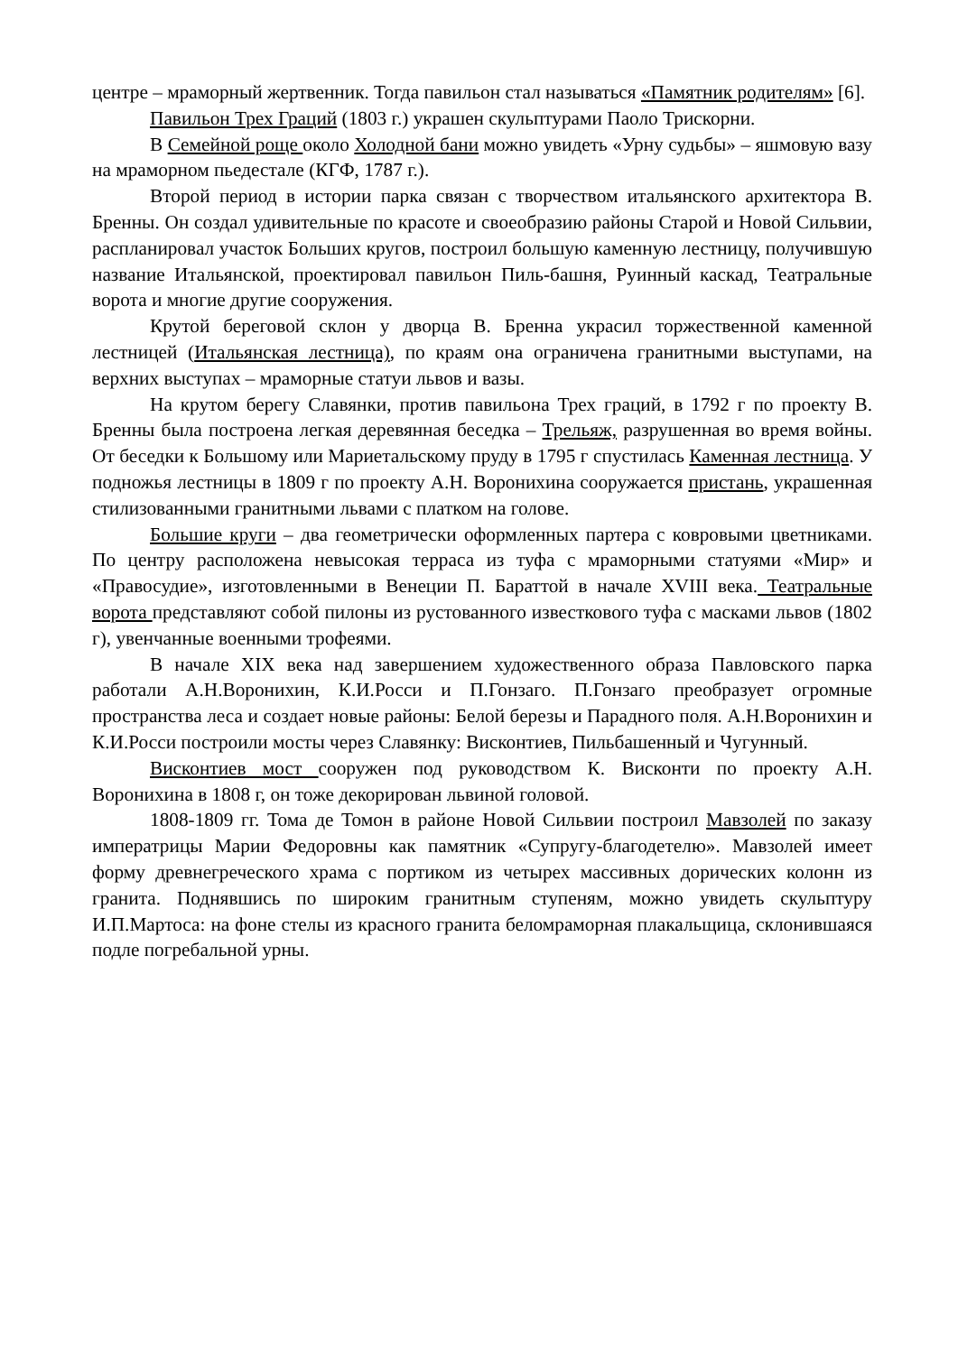центре – мраморный жертвенник. Тогда павильон стал называться «Памятник родителям» [6].
Павильон Трех Граций (1803 г.) украшен скульптурами Паоло Трискорни.
В Семейной роще около Холодной бани можно увидеть «Урну судьбы» – яшмовую вазу на мраморном пьедестале (КГФ, 1787 г.).
Второй период в истории парка связан с творчеством итальянского архитектора В. Бренны. Он создал удивительные по красоте и своеобразию районы Старой и Новой Сильвии, распланировал участок Больших кругов, построил большую каменную лестницу, получившую название Итальянской, проектировал павильон Пиль-башня, Руинный каскад, Театральные ворота и многие другие сооружения.
Крутой береговой склон у дворца В. Бренна украсил торжественной каменной лестницей (Итальянская лестница), по краям она ограничена гранитными выступами, на верхних выступах – мраморные статуи львов и вазы.
На крутом берегу Славянки, против павильона Трех граций, в 1792 г по проекту В. Бренны была построена легкая деревянная беседка – Трельяж, разрушенная во время войны. От беседки к Большому или Мариетальскому пруду в 1795 г спустилась Каменная лестница. У подножья лестницы в 1809 г по проекту А.Н. Воронихина сооружается пристань, украшенная стилизованными гранитными львами с платком на голове.
Большие круги – два геометрически оформленных партера с ковровыми цветниками. По центру расположена невысокая терраса из туфа с мраморными статуями «Мир» и «Правосудие», изготовленными в Венеции П. Бараттой в начале XVIII века. Театральные ворота представляют собой пилоны из рустованного известкового туфа с масками львов (1802 г), увенчанные военными трофеями.
В начале XIX века над завершением художественного образа Павловского парка работали А.Н.Воронихин, К.И.Росси и П.Гонзаго. П.Гонзаго преобразует огромные пространства леса и создает новые районы: Белой березы и Парадного поля. А.Н.Воронихин и К.И.Росси построили мосты через Славянку: Висконтиев, Пильбашенный и Чугунный.
Висконтиев мост сооружен под руководством К. Висконти по проекту А.Н. Воронихина в 1808 г, он тоже декорирован львиной головой.
1808-1809 гг. Тома де Томон в районе Новой Сильвии построил Мавзолей по заказу императрицы Марии Федоровны как памятник «Супругу-благодетелю». Мавзолей имеет форму древнегреческого храма с портиком из четырех массивных дорических колонн из гранита. Поднявшись по широким гранитным ступеням, можно увидеть скульптуру И.П.Мартоса: на фоне стелы из красного гранита беломраморная плакальщица, склонившаяся подле погребальной урны.